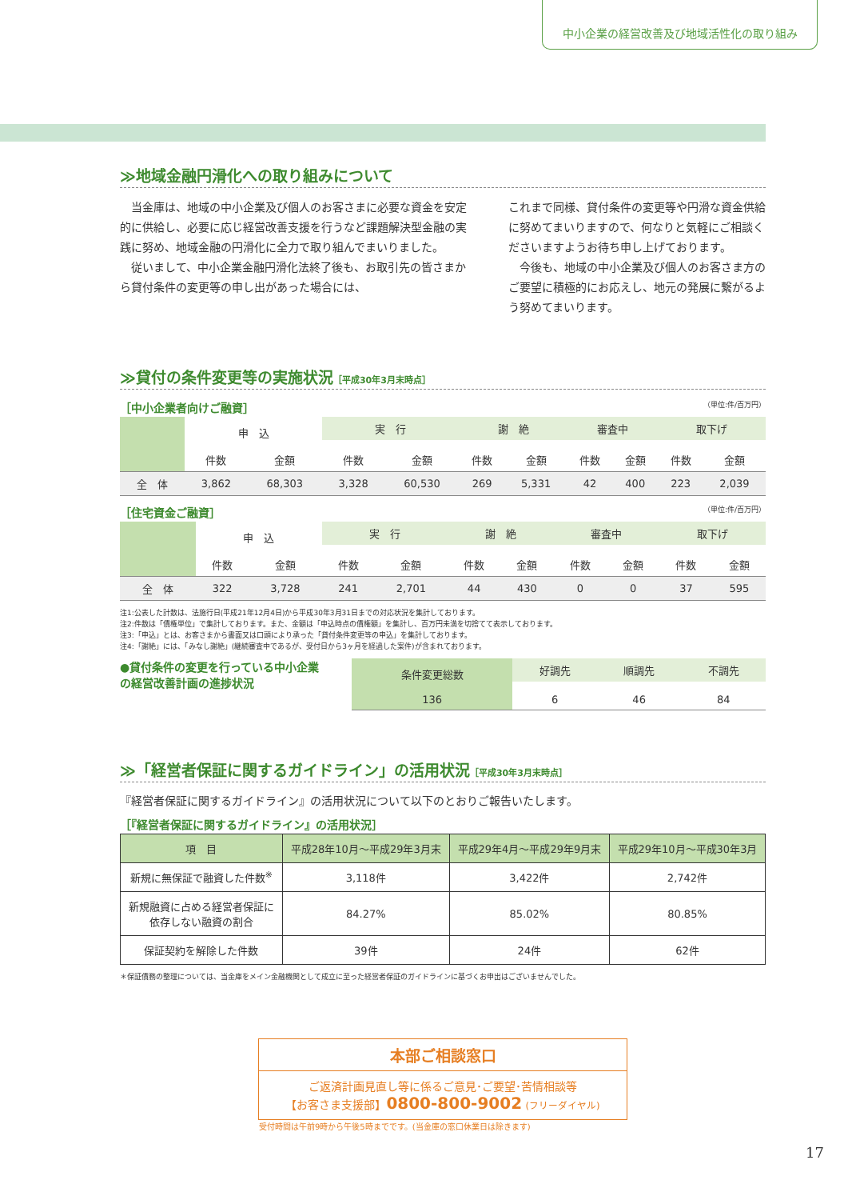中小企業の経営改善及び地域活性化の取り組み
≫地域金融円滑化への取り組みについて
　当金庫は、地域の中小企業及び個人のお客さまに必要な資金を安定的に供給し、必要に応じ経営改善支援を行うなど課題解決型金融の実践に努め、地域金融の円滑化に全力で取り組んでまいりました。
　従いまして、中小企業金融円滑化法終了後も、お取引先の皆さまから貸付条件の変更等の申し出があった場合には、
これまで同様、貸付条件の変更等や円滑な資金供給に努めてまいりますので、何なりと気軽にご相談くださいますようお待ち申し上げております。
　今後も、地域の中小企業及び個人のお客さま方のご要望に積極的にお応えし、地元の発展に繋がるよう努めてまいります。
≫貸付の条件変更等の実施状況［平成30年3月末時点］
［中小企業者向けご融資］ （単位:件/百万円）
| | 申 込 | | 実 行 | | 謝 絶 | | 審査中 | | 取下げ | |
| | 件数 | 金額 | 件数 | 金額 | 件数 | 金額 | 件数 | 金額 | 件数 | 金額 |
| 全 体 | 3,862 | 68,303 | 3,328 | 60,530 | 269 | 5,331 | 42 | 400 | 223 | 2,039 |
［住宅資金ご融資］ （単位:件/百万円）
| | 申 込 | | 実 行 | | 謝 絶 | | 審査中 | | 取下げ | |
| | 件数 | 金額 | 件数 | 金額 | 件数 | 金額 | 件数 | 金額 | 件数 | 金額 |
| 全 体 | 322 | 3,728 | 241 | 2,701 | 44 | 430 | 0 | 0 | 37 | 595 |
注1:公表した計数は、法施行日(平成21年12月4日)から平成30年3月31日までの対応状況を集計しております。
注2:件数は「債権単位」で集計しております。また、金額は「申込時点の債権額」を集計し、百万円未満を切捨てて表示しております。
注3:「申込」とは、お客さまから書面又は口頭により承った「貸付条件変更等の申込」を集計しております。
注4:「謝絶」には、「みなし謝絶」(継続審査中であるが、受付日から3ヶ月を経過した案件)が含まれております。
●貸付条件の変更を行っている中小企業の経営改善計画の進捗状況
| 条件変更総数 | 好調先 | 順調先 | 不調先 |
| 136 | 6 | 46 | 84 |
≫「経営者保証に関するガイドライン」の活用状況［平成30年3月末時点］
『経営者保証に関するガイドライン』の活用状況について以下のとおりご報告いたします。
［『経営者保証に関するガイドライン』の活用状況］
| 項 目 | 平成28年10月～平成29年3月末 | 平成29年4月～平成29年9月末 | 平成29年10月～平成30年3月 |
| --- | --- | --- | --- |
| 新規に無保証で融資した件数<sup>※</sup> | 3,118件 | 3,422件 | 2,742件 |
| 新規融資に占める経営者保証に 依存しない融資の割合 | 84.27% | 85.02% | 80.85% |
| 保証契約を解除した件数 | 39件 | 24件 | 62件 |
＊保証債務の整理については、当金庫をメイン金融機関として成立に至った経営者保証のガイドラインに基づくお申出はございませんでした。
本部ご相談窓口
ご返済計画見直し等に係るご意見･ご要望･苦情相談等
【お客さま支援部】0800-800-9002 (フリーダイヤル)
受付時間は午前9時から午後5時までです。(当金庫の窓口休業日は除きます)
17